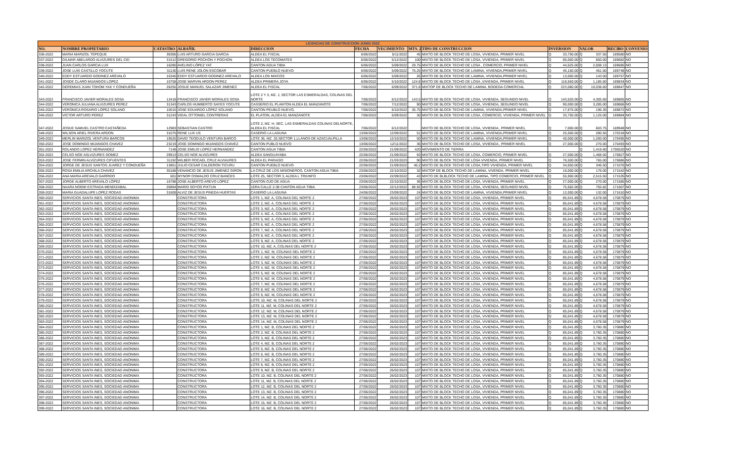| LICENCIAS DE CONSTRUCCION JUNIO 2022. | | | | | | | | | | | | | | |
| --- | --- | --- | --- | --- | --- | --- | --- | --- | --- | --- | --- | --- | --- | --- |
| NO. | NOMBRE PROPIETARIO | CATASTRO | ALBAÑIL | DIRECCION | FECHA | VECIMIENTO | MTS. 2 | TIPO DE CONSTRUCCION | INVERSION | | VALOR | | RECIBO | CONVENIO |
| 336-2022 | MARIA MARIZOL TEPEQUE | 30306 | LUIS ARTURO GARCIA GARCIA | ALDEA EL FISCAL | 6/06/2022 | 5/11/2022 | 45 | MIXTO DE BLOCK TECHO DE LOSA, VIVIENDA, PRIMER NIVEL | Q | 33,750.00 | Q | 337.50 | 169580 | NO |
| 337-2022 | GILMAR ABELARDO ALVIZURES DEL CID | 31512 | GREGORIO POCHON Y POCHON | ALDEA LOS TECOMATES | 6/06/2022 | 5/12/2022 | 100 | MIXTO DE BLOCK TECHO DE LOSA, VIVIENDA, PRIMER NIVEL | Q | 85,000.00 | Q | 850.00 | 169682 | NO |
| 338-2022 | JUAN CARLOS GARCIA LUX | 16280 | AVELINO LÓPEZ YAT | CANTON AGUA TIBIA | 6/06/2022 | 5/09/2022 | 29.75 | MIXTO DE BLOCK TECHO DE LOSA , COMERCIO, PRIMER NIVEL | Q | 44,625.00 | Q | 2,008.13 | 169685 | NO |
| 339-2022 | JOSE LUIS CASTILLO YOCUTE | 31130 | LUIS RENE JOLON ESCOBAR | CANTON PUEBLO NUEVO | 6/06/2022 | 5/09/2022 | 75.25 | MIXTO DE BLOCK TECHO DE LAMINA, VIVIENDA,PRIMER NIVEL | Q | 45,150.00 | Q | 451.50 | 169748 | NO |
| 340-2022 | EDDY ESTUARDO GODINEZ AREVALO | 10345 | EDDY ESTUARDO GODINEZ AREVALO | ALDEA LOS MIXCOS | 6/06/2022 | 5/09/2022 | 26 | MIXTO DE BLOCK TECHO DE LAMINA, VIVIENDA,PRIMER NIVEL | Q | 13,000.00 | Q | 143.00 | 169757 | NO |
| 341-2022 | JOSDE CLARO MIJANGOS LOPEZ | 10758 | JOSE MARVIN ARDON PEREZ | ALDEA PRIMERA JOYA | 6/06/2022 | 5/10/2022 | 124.8 | MIXTO DE BLOCK TECHO DE LOSA ,VIVIENDA, PRIMER NIVEL | Q | 118,560.00 | Q | 1,185.60 | 169834 | NO |
| 342-2022 | GEREMIAS JUAN TOHOM YAX Y CONDUEÑA | 26255 | JOSUE MANUEL SALAZAR JIMENEZ | ALDEA EL FISCAL | 7/06/2022 | 6/09/2022 | 371.8 | MIXTOP DE BLOCK TECHO DE LAMINA, BODEGA COMERCIAL | Q | 223,080.00 | Q | 10,038.60 | 169847 | NO |
| 343-2022 | FRANCISCO JAVIER MORALES SOSA | 13418 | FRANCISCO JAVIER MORALES SOSA | LOTE 2 Y 3, MZ. J, SECTOR LAS ESMERALDAS, COLINAS DEL NORTE | 7/06/2022 | 6/12/2022 | 143.5 | MIXTO DE BLOCK TECHO DE LOSA, VIVIENDA, SEGUNDO NIVEL | Q | 143,520.00 | Q | 4,305.60 | 169865 | NO |
| 344-2022 | VERONICA JULIANA ALVIZURES PEREZ | 31343 | CARLOS HUMBERTO SAYES YOCUTE | CASSERIO EL PLANTON ALDEA EL MANZANOTE | 7/06/2022 | 7/12/2022 | 90 | MIXTO DE BLOCK TECHO DE LOSA, VIVIENDA, SEGUNDO NIVEL | Q | 90,000.00 | Q | 3,285.00 | 169866 | NO |
| 345-2022 | VERONICA ROSARIO LÓPEZ SOLANO | 10015 | JOSE EDUARDO LÓPEZ SOLANO | CANTON PEUBLO NUEVO, | 7/06/2022 | 6/10/2022 | 35.75 | MIXTO DE BLOCK TECHO DE LAMINA, VIVIENDA,PRIMER NIVEL | Q | 17,875.00 | Q | 196.35 | 169872 | NO |
| 346-2022 | VICTOR ARTURO PEREZ | 31243 | VIDAL OTTONIEL CONTRERAS | EL PLATON, ALDEA EL MANZANOTE | 7/06/2022 | 6/09/2022 | 30 | MIXTO DE BLOCK TECHO DE LOSA, COMERCIO, VIVIENDA, PRIMER NIVEL | Q | 33,750.00 | Q | 1,125.00 | 169884 | NO |
| 347-2022 | JOSUE SAMUEL CASTRO CASTAÑEDA | 12983 | SEBASTIAN CASTRO | LOTE 2, MZ. H, SEC. LAS ESMERALDAS COLINAS DELNORTE, ALDEA EL FISCAL | 7/06/2022 | 6/12/2022 | | MIXTO DE BLOCK TECHO DE LOSA, VIVIENDA , PRIMER NIVEL | Q | 7,000.00 | Q | 603.75 | 169948 | NO |
| 348-2022 | WILSON ARIEL RIVERA ARDON | 31075 | RENE LUX US | CASERIO LA LAGUNA | 13/06/2022 | 12/09/2022 | 51 | MIXTO DE BLOCK TECHO DE LAMINA, VIVIENDA,PRIMER NIVEL | Q | 25,500.00 | Q | 280.50 | 170318 | NO |
| 349-2022 | MERLIN MARIZOL VENTURA BARCOS | 19525 | DAVID TEODULO VENTURA BARCO | LOTE 36, MZ. 20,SECTOR 1,LLANOS DE AZACUALPILLA | 13/06/2022 | 12/10/2022 | 50 | MIXTO DE BLOCK TECHO DE LAMINA, VIVIENDA,PRIMER NIVEL | Q | 40,000.00 | Q | 1,200.00 | 170495 | NO |
| 350-2022 | JOSE DOMINGO MIJANGOS CHAVEZ | 23219 | JOSE DOMINGO MIJANGOS CHAVEZ | CANTON PUBLO NUEVO | 13/06/2022 | 12/11/2022 | 36 | MIXTO DE BLOCK TECHO DE LOSA, VIVIENDA , PRIMER NIVEL | Q | 27,000.00 | Q | 270.00 | 170493 | NO |
| 351-2022 | ROLANDO LOPEZ HERNANDEZ | 7148 | JOSE EMILIO LOPEZ HERNANDEZ | CANTON AGUA TIBIA | 22/06/2022 | 21/09/2022 | 420 | MOVIMIENTO DE TIERRA | | | Q | 1,419.60 | 1706520 | NO |
| 352-2022 | CELSO NOE ASLVIZURES GOMEZ | 29913 | CELSO NOE ALVIZURES | ALDEA SANGUAYABA | 22/06/2022 | 21/09/2022 | 93 | MIXTO DE BLOCK TECHO DE LOSA, COMERCIO, PRIMER NIVEL | Q | 27,000.00 | Q | 1,468.50 | 170827 | NO |
| 353-2022 | JOSE FERMIN ALVIZURES CIFUENTES | 31192 | WILBER ROCAEL CRUZ ALVIAURES | ALDEA EL PARAISO | 22/06/2022 | 21/03/2023 | 90 | MIXTO DE BLOCK TECHO DE LOSA VIVIENDA, PRIMER NIVEL | Q | 76,500.00 | Q | 765.00 | 170886 | NO |
| 354-2022 | JORGE DE JESUS SANTOS JUAREZ Y CONDUEÑA | 13851 | JULIO CESAR CALDERON TICURU | CANTON PUEBLO NUEVO | 22/06/2022 | 21/09/2022 | 46.2 | MIXTO DE BLOCK TECHO DE LOSA,TIPO VIVIENDA, PRIMER NIVEL | Q | 34,650.00 | Q | 346.50 | 171076 | NO |
| 355-2022 | ROSA EMILIA ARCHILA CHAVEZ | 30188 | VENANCIO DE JESUS JIMENEZ GIRON | LA CRUZ DE LOS MISIONEROS, CANTON AGUA TIBIA | 23/06/2022 | 22/10/2022 | 32 | MIXTOP DE BLOCK TECHO DE LAMINA, VIVENDA, PRIMER NIVEL | Q | 16,000.00 | Q | 176.00 | 171542 | NO |
| 356-2022 | ANA MARIA AREVALO GARRIDO | 601 | MYNOR OSWALDO CRUZ BANCES | LOTE 25, SECTOR 3, ALDEA L TRIUNFO | 23/06/2022 | 22/09/2022 | 43 | MIXTO DE BLBLOCK TECHO DE LAMINA, TIPO COMERCIO, PRIMER NIVEL | Q | 55,900.00 | Q | 2,515.50 | 171535 | NO |
| 357-2022 | JORGE ALBERTO AREVALO LÓPEZ | 16788 | JOSE ALBERTO AREVO LOPEZ | CANTON OJO DE AGUA | 23/06/2022 | 22/10/2022 | 36 | MIXTO DE BLOCK TECHO DE LOSA, VIVIENDA, PRIMER NIVEL | Q | 27,000.00 | Q | 270.00 | 171585 | NO |
| 358-2022 | NAARA NOEMI ESTRADA MENDIZABAL | 26894 | MARIO SOYOS PIXTUN | 1ERA CALLE 2-38 CANTON AGUA TIBIA | 23/06/2022 | 22/12/2022 | 88.92 | MIXTO DE BLOCK TECHO DE LOSA, VIVIENDA, SEGUNDO NIVEL | Q | 75,582.00 | Q | 755.82 | 171607 | NO |
| 359-2022 | MARIA GUADALUPE LOPEZ RODAS | 31609 | ALVIZ DE JESUS PINEDA HUERTAS | CASERIO LA LAGUNA | 24/06/2022 | 23/09/2022 | 24 | MIXTO DE BLOCK TECHO DE LAMINA, VIVIENDA,PRIMER NIVEL | Q | 12,000.00 | Q | 132.00 | 171610 | NO |
| 360-2022 | SERVICIOS SANTA INES, SOCIEDAD ANONIMA | | CONSTRUCTORA | LOTE 1, MZ. A, COLINAS DEL NORTE 2 | 27/06/2022 | 26/02/2023 | 107 | MIXTO DE BLOCK TECHO DE LOSA, VIVIENDA, PRIMER NIVEL | Q | 85,041.89 | Q | 4,678.58 | 170879 | NO |
| 361-2022 | SERVICIOS SANTA INES, SOCIEDAD ANONIMA | | CONSTRUCTORA | LOTE 2, MZ. A, COLINAS DEL NORTE 2 | 27/06/2022 | 26/02/2023 | 107 | MIXTO DE BLOCK TECHO DE LOSA, VIVIENDA, PRIMER NIVEL | Q | 85,041.89 | Q | 4,678.58 | 170879 | NO |
| 362-2022 | SERVICIOS SANTA INES, SOCIEDAD ANONIMA | | CONSTRUCTORA | LOTE 3, MZ. A, COLINAS DEL NORTE 2 | 27/06/2022 | 26/02/2023 | 107 | MIXTO DE BLOCK TECHO DE LOSA, VIVIENDA, PRIMER NIVEL | Q | 85,041.89 | Q | 4,678.58 | 170879 | NO |
| 363-2022 | SERVICIOS SANTA INES, SOCIEDAD ANONIMA | | CONSTRUCTORA | LOTE 4, MZ. A, COLINAS DEL NORTE 2 | 27/06/2022 | 26/02/2023 | 107 | MIXTO DE BLOCK TECHO DE LOSA, VIVIENDA, PRIMER NIVEL | Q | 85,041.89 | Q | 4,678.58 | 170879 | NO |
| 364-2022 | SERVICIOS SANTA INES, SOCIEDAD ANONIMA | | CONSTRUCTORA | LOTE 5, MZ. A, COLINAS DEL NORTE 2 | 27/06/2022 | 26/02/2023 | 107 | MIXTO DE BLOCK TECHO DE LOSA, VIVIENDA, PRIMER NIVEL | Q | 85,041.89 | Q | 4,678.58 | 170879 | NO |
| 365-2022 | SERVICIOS SANTA INES, SOCIEDAD ANONIMA | | CONSTRUCTORA | LOTE 6, MZ. A, COLINAS DEL NORTE 2 | 27/06/2022 | 26/02/2023 | 107 | MIXTO DE BLOCK TECHO DE LOSA, VIVIENDA, PRIMER NIVEL | Q | 85,041.89 | Q | 4,678.58 | 170879 | NO |
| 366-2022 | SERVICIOS SANTA INES, SOCIEDAD ANONIMA | | CONSTRUCTORA | LOTE 7, MZ. A, COLINAS DEL NORTE 2 | 27/06/2022 | 26/02/2023 | 107 | MIXTO DE BLOCK TECHO DE LOSA, VIVIENDA, PRIMER NIVEL | Q | 85,041.89 | Q | 4,678.58 | 170879 | NO |
| 367-2022 | SERVICIOS SANTA INES, SOCIEDAD ANONIMA | | CONSTRUCTORA | LOTE 8, MZ. A, COLINAS DEL NORTE 2 | 27/06/2022 | 26/02/2023 | 107 | MIXTO DE BLOCK TECHO DE LOSA, VIVIENDA, PRIMER NIVEL | Q | 85,041.89 | Q | 4,678.58 | 170879 | NO |
| 368-2022 | SERVICIOS SANTA INES, SOCIEDAD ANONIMA | | CONSTRUCTORA | LOTE 9, MZ. A, COLINAS DEL NORTE 2 | 27/06/2022 | 26/02/2023 | 107 | MIXTO DE BLOCK TECHO DE LOSA, VIVIENDA, PRIMER NIVEL | Q | 85,041.89 | Q | 4,678.58 | 170879 | NO |
| 369-2022 | SERVICIOS SANTA INES, SOCIEDAD ANONIMA | | CONSTRUCTORA | LOTE 10, MZ. A, COLINAS DEL NORTE 2 | 27/06/2022 | 26/02/2023 | 107 | MIXTO DE BLOCK TECHO DE LOSA, VIVIENDA, PRIMER NIVEL | Q | 85,041.89 | Q | 4,678.58 | 170879 | NO |
| 370-2022 | SERVICIOS SANTA INES, SOCIEDAD ANONIMA | | CONSTRUCTORA | LOTE 1, MZ. M, COLINAS DEL NORTE 2 | 27/06/2022 | 26/02/2023 | 107 | MIXTO DE BLOCK TECHO DE LOSA, VIVIENDA, PRIMER NIVEL | Q | 85,041.89 | Q | 4,678.58 | 170879 | NO |
| 371-2022 | SERVICIOS SANTA INES, SOCIEDAD ANONIMA | | CONSTRUCTORA | LOTE 2, MZ. M, COLINAS DEL NORTE 2 | 27/06/2022 | 26/02/2023 | 107 | MIXTO DE BLOCK TECHO DE LOSA, VIVIENDA, PRIMER NIVEL | Q | 85,041.89 | Q | 4,678.58 | 170879 | NO |
| 372-2022 | SERVICIOS SANTA INES, SOCIEDAD ANONIMA | | CONSTRUCTORA | LOTE 3, MZ. M, COLINAS DEL NORTE 2 | 27/06/2022 | 26/02/2023 | 107 | MIXTO DE BLOCK TECHO DE LOSA, VIVIENDA, PRIMER NIVEL | Q | 85,041.89 | Q | 4,678.58 | 170879 | NO |
| 373-2022 | SERVICIOS SANTA INES, SOCIEDAD ANONIMA | | CONSTRUCTORA | LOTE 4, MZ. M, COLINAS DEL NORTE 2 | 27/06/2022 | 26/02/2023 | 107 | MIXTO DE BLOCK TECHO DE LOSA, VIVIENDA, PRIMER NIVEL | Q | 85,041.89 | Q | 4,678.58 | 170879 | NO |
| 374-2022 | SERVICIOS SANTA INES, SOCIEDAD ANONIMA | | CONSTRUCTORA | LOTE 5, MZ. M, COLINAS DEL NORTE 2 | 27/06/2022 | 26/02/2023 | 107 | MIXTO DE BLOCK TECHO DE LOSA, VIVIENDA, PRIMER NIVEL | Q | 85,041.89 | Q | 4,678.58 | 170879 | NO |
| 375-2022 | SERVICIOS SANTA INES, SOCIEDAD ANONIMA | | CONSTRUCTORA | LOTE 6, MZ. M, COLINAS DEL NORTE 2 | 27/06/2022 | 26/02/2023 | 107 | MIXTO DE BLOCK TECHO DE LOSA, VIVIENDA, PRIMER NIVEL | Q | 85,041.89 | Q | 4,678.58 | 170879 | NO |
| 376-2022 | SERVICIOS SANTA INES, SOCIEDAD ANONIMA | | CONSTRUCTORA | LOTE 7, MZ. M, COLINAS DEL NORTE 2 | 27/06/2022 | 26/02/2023 | 107 | MIXTO DE BLOCK TECHO DE LOSA, VIVIENDA, PRIMER NIVEL | Q | 85,041.89 | Q | 4,678.58 | 170879 | NO |
| 377-2022 | SERVICIOS SANTA INES, SOCIEDAD ANONIMA | | CONSTRUCTORA | LOTE 8, MZ. M, COLINAS DEL NORTE 2 | 27/06/2022 | 26/02/2023 | 107 | MIXTO DE BLOCK TECHO DE LOSA, VIVIENDA, PRIMER NIVEL | Q | 85,041.89 | Q | 4,678.58 | 170879 | NO |
| 378-2022 | SERVICIOS SANTA INES, SOCIEDAD ANONIMA | | CONSTRUCTORA | LOTE 9, MZ. M, COLINAS DEL NORTE 2 | 27/06/2022 | 26/02/2023 | 107 | MIXTO DE BLOCK TECHO DE LOSA, VIVIENDA, PRIMER NIVEL | Q | 85,041.89 | Q | 4,678.58 | 170879 | NO |
| 379-2022 | SERVICIOS SANTA INES, SOCIEDAD ANONIMA | | CONSTRUCTORA | LOTE 10, MZ. M, COLINAS DEL NORTE 2 | 27/06/2022 | 26/02/2023 | 107 | MIXTO DE BLOCK TECHO DE LOSA, VIVIENDA, PRIMER NIVEL | Q | 85,041.89 | Q | 4,678.58 | 170879 | NO |
| 380-2022 | SERVICIOS SANTA INES, SOCIEDAD ANONIMA | | CONSTRUCTORA | LOTE 11, MZ. M, COLINAS DEL NORTE 2 | 27/06/2022 | 26/02/2023 | 107 | MIXTO DE BLOCK TECHO DE LOSA, VIVIENDA, PRIMER NIVEL | Q | 85,041.89 | Q | 4,678.58 | 170879 | NO |
| 381-2022 | SERVICIOS SANTA INES, SOCIEDAD ANONIMA | | CONSTRUCTORA | LOTE 12, MZ. M, COLINAS DEL NORTE 2 | 27/06/2022 | 26/02/2023 | 107 | MIXTO DE BLOCK TECHO DE LOSA, VIVIENDA, PRIMER NIVEL | Q | 85,041.89 | Q | 4,678.58 | 170879 | NO |
| 382-2022 | SERVICIOS SANTA INES, SOCIEDAD ANONIMA | | CONSTRUCTORA | LOTE 13, MZ. M, COLINAS DEL NORTE 2 | 27/06/2022 | 26/02/2023 | 107 | MIXTO DE BLOCK TECHO DE LOSA, VIVIENDA, PRIMER NIVEL | Q | 85,041.89 | Q | 4,678.58 | 170879 | NO |
| 383-2022 | SERVICIOS SANTA INES, SOCIEDAD ANONIMA | | CONSTRUCTORA | LOTE 14, MZ. M, COLINAS DEL NORTE 2 | 27/06/2022 | 26/02/2023 | 107 | MIXTO DE BLOCK TECHO DE LOSA, VIVIENDA, PRIMER NIVEL | Q | 85,041.89 | Q | 4,678.58 | 170879 | NO |
| 384-2022 | SERVICIOS SANTA INES, SOCIEDAD ANONIMA | | CONSTRUCTORA | LOTE 1, MZ. B, COLINAS DEL NORTE 2 | 27/06/2022 | 26/02/2023 | 107 | MIXTO DE BLOCK TECHO DE LOSA, VIVIENDA, PRIMER NIVEL | Q | 85,041.89 | Q | 3,760.35 | 170880 | NO |
| 385-2022 | SERVICIOS SANTA INES, SOCIEDAD ANONIMA | | CONSTRUCTORA | LOTE 2, MZ. B, COLINAS DEL NORTE 2 | 27/06/2022 | 26/02/2023 | 107 | MIXTO DE BLOCK TECHO DE LOSA, VIVIENDA, PRIMER NIVEL | Q | 85,041.89 | Q | 3,760.35 | 170880 | NO |
| 386-2022 | SERVICIOS SANTA INES, SOCIEDAD ANONIMA | | CONSTRUCTORA | LOTE 3, MZ. B, COLINAS DEL NORTE 2 | 27/06/2022 | 26/02/2023 | 107 | MIXTO DE BLOCK TECHO DE LOSA, VIVIENDA, PRIMER NIVEL | Q | 85,041.89 | Q | 3,760.35 | 170880 | NO |
| 387-2022 | SERVICIOS SANTA INES, SOCIEDAD ANONIMA | | CONSTRUCTORA | LOTE 4, MZ. B, COLINAS DEL NORTE 2 | 27/06/2022 | 26/02/2023 | 107 | MIXTO DE BLOCK TECHO DE LOSA, VIVIENDA, PRIMER NIVEL | Q | 85,041.89 | Q | 3,760.35 | 170880 | NO |
| 388-2022 | SERVICIOS SANTA INES, SOCIEDAD ANONIMA | | CONSTRUCTORA | LOTE 5, MZ. B, COLINAS DEL NORTE 2 | 27/06/2022 | 26/02/2023 | 107 | MIXTO DE BLOCK TECHO DE LOSA, VIVIENDA, PRIMER NIVEL | Q | 85,041.89 | Q | 3,760.35 | 170880 | NO |
| 389-2022 | SERVICIOS SANTA INES, SOCIEDAD ANONIMA | | CONSTRUCTORA | LOTE 6, MZ. B, COLINAS DEL NORTE 2 | 27/06/2022 | 26/02/2023 | 107 | MIXTO DE BLOCK TECHO DE LOSA, VIVIENDA, PRIMER NIVEL | Q | 85,041.89 | Q | 3,760.35 | 170880 | NO |
| 390-2022 | SERVICIOS SANTA INES, SOCIEDAD ANONIMA | | CONSTRUCTORA | LOTE 7, MZ. B, COLINAS DEL NORTE 2 | 27/06/2022 | 26/02/2023 | 107 | MIXTO DE BLOCK TECHO DE LOSA, VIVIENDA, PRIMER NIVEL | Q | 85,041.89 | Q | 3,760.35 | 170880 | NO |
| 391-2022 | SERVICIOS SANTA INES, SOCIEDAD ANONIMA | | CONSTRUCTORA | LOTE 8, MZ. B, COLINAS DEL NORTE 2 | 27/06/2022 | 26/02/2023 | 107 | MIXTO DE BLOCK TECHO DE LOSA, VIVIENDA, PRIMER NIVEL | Q | 85,041.89 | Q | 3,760.35 | 170880 | NO |
| 392-2022 | SERVICIOS SANTA INES, SOCIEDAD ANONIMA | | CONSTRUCTORA | LOTE 9, MZ. B, COLINAS DEL NORTE 2 | 27/06/2022 | 26/02/2023 | 107 | MIXTO DE BLOCK TECHO DE LOSA, VIVIENDA, PRIMER NIVEL | Q | 85,041.89 | Q | 3,760.35 | 170880 | NO |
| 393-2022 | SERVICIOS SANTA INES, SOCIEDAD ANONIMA | | CONSTRUCTORA | LOTE 10, MZ. B, COLINAS DEL NORTE 2 | 27/06/2022 | 26/02/2023 | 107 | MIXTO DE BLOCK TECHO DE LOSA, VIVIENDA, PRIMER NIVEL | Q | 85,041.89 | Q | 3,760.35 | 170880 | NO |
| 394-2022 | SERVICIOS SANTA INES, SOCIEDAD ANONIMA | | CONSTRUCTORA | LOTE 11, MZ. B, COLINAS DEL NORTE 2 | 27/06/2022 | 26/02/2023 | 107 | MIXTO DE BLOCK TECHO DE LOSA, VIVIENDA, PRIMER NIVEL | Q | 85,041.89 | Q | 3,760.35 | 170880 | NO |
| 395-2022 | SERVICIOS SANTA INES, SOCIEDAD ANONIMA | | CONSTRUCTORA | LOTE 12, MZ. B, COLINAS DEL NORTE 2 | 27/06/2022 | 26/02/2023 | 107 | MIXTO DE BLOCK TECHO DE LOSA, VIVIENDA, PRIMER NIVEL | Q | 85,041.89 | Q | 3,760.35 | 170880 | NO |
| 396-2022 | SERVICIOS SANTA INES, SOCIEDAD ANONIMA | | CONSTRUCTORA | LOTE 13, MZ. B, COLINAS DEL NORTE 2 | 27/06/2022 | 26/02/2023 | 107 | MIXTO DE BLOCK TECHO DE LOSA, VIVIENDA, PRIMER NIVEL | Q | 85,041.89 | Q | 3,760.35 | 170880 | NO |
| 397-2022 | SERVICIOS SANTA INES, SOCIEDAD ANONIMA | | CONSTRUCTORA | LOTE 14, MZ. B, COLINAS DEL NORTE 2 | 27/06/2022 | 26/02/2023 | 107 | MIXTO DE BLOCK TECHO DE LOSA, VIVIENDA, PRIMER NIVEL | Q | 85,041.89 | Q | 3,760.35 | 170880 | NO |
| 398-2022 | SERVICIOS SANTA INES, SOCIEDAD ANONIMA | | CONSTRUCTORA | LOTE 15, MZ. B, COLINAS DEL NORTE 2 | 27/06/2022 | 26/02/2023 | 107 | MIXTO DE BLOCK TECHO DE LOSA, VIVIENDA, PRIMER NIVEL | Q | 85,041.89 | Q | 3,760.35 | 170880 | NO |
| 399-2022 | SERVICIOS SANTA INES, SOCIEDAD ANONIMA | | CONSTRUCTORA | LOTE 16, MZ. B, COLINAS DEL NORTE 2 | 27/06/2022 | 26/02/2023 | 107 | MIXTO DE BLOCK TECHO DE LOSA, VIVIENDA, PRIMER NIVEL | Q | 85,041.89 | Q | 3,760.35 | 170880 | NO |